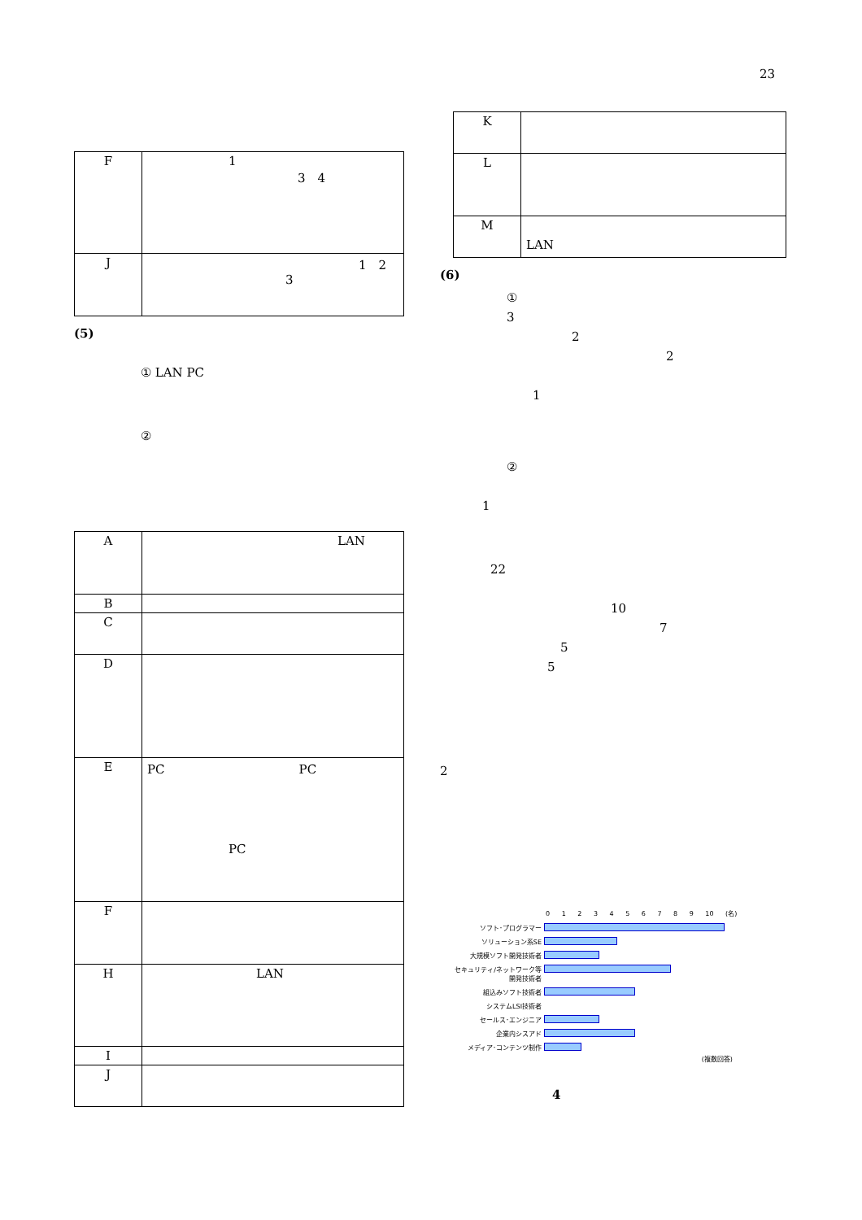23
| F | 1 3 4 |
| J | 1 2 3 |
(5)
① LAN PC
②
| A | LAN |
| B | |
| C | |
| D | |
| E | PC PC PC |
| F | |
| H | LAN |
| I | |
| J | |
| K | |
| L | |
| M | LAN |
(6)
①
3
2
2
1
②
1
22
10
7
5
5
2
0 1 2 3 4 5 6 7 8 9 10 (名)
| ソフト･プログラマー | |
| ソリューション系SE | |
| 大規模ソフト開発技術者 | |
| セキュリティ/ネットワーク等開発技術者 | |
| 組込みソフト技術者 | |
| システムLSI技術者 | |
| セールス･エンジニア | |
| 企業内シスアド | |
| メディア･コンテンツ制作 | |
(複数回答)
4